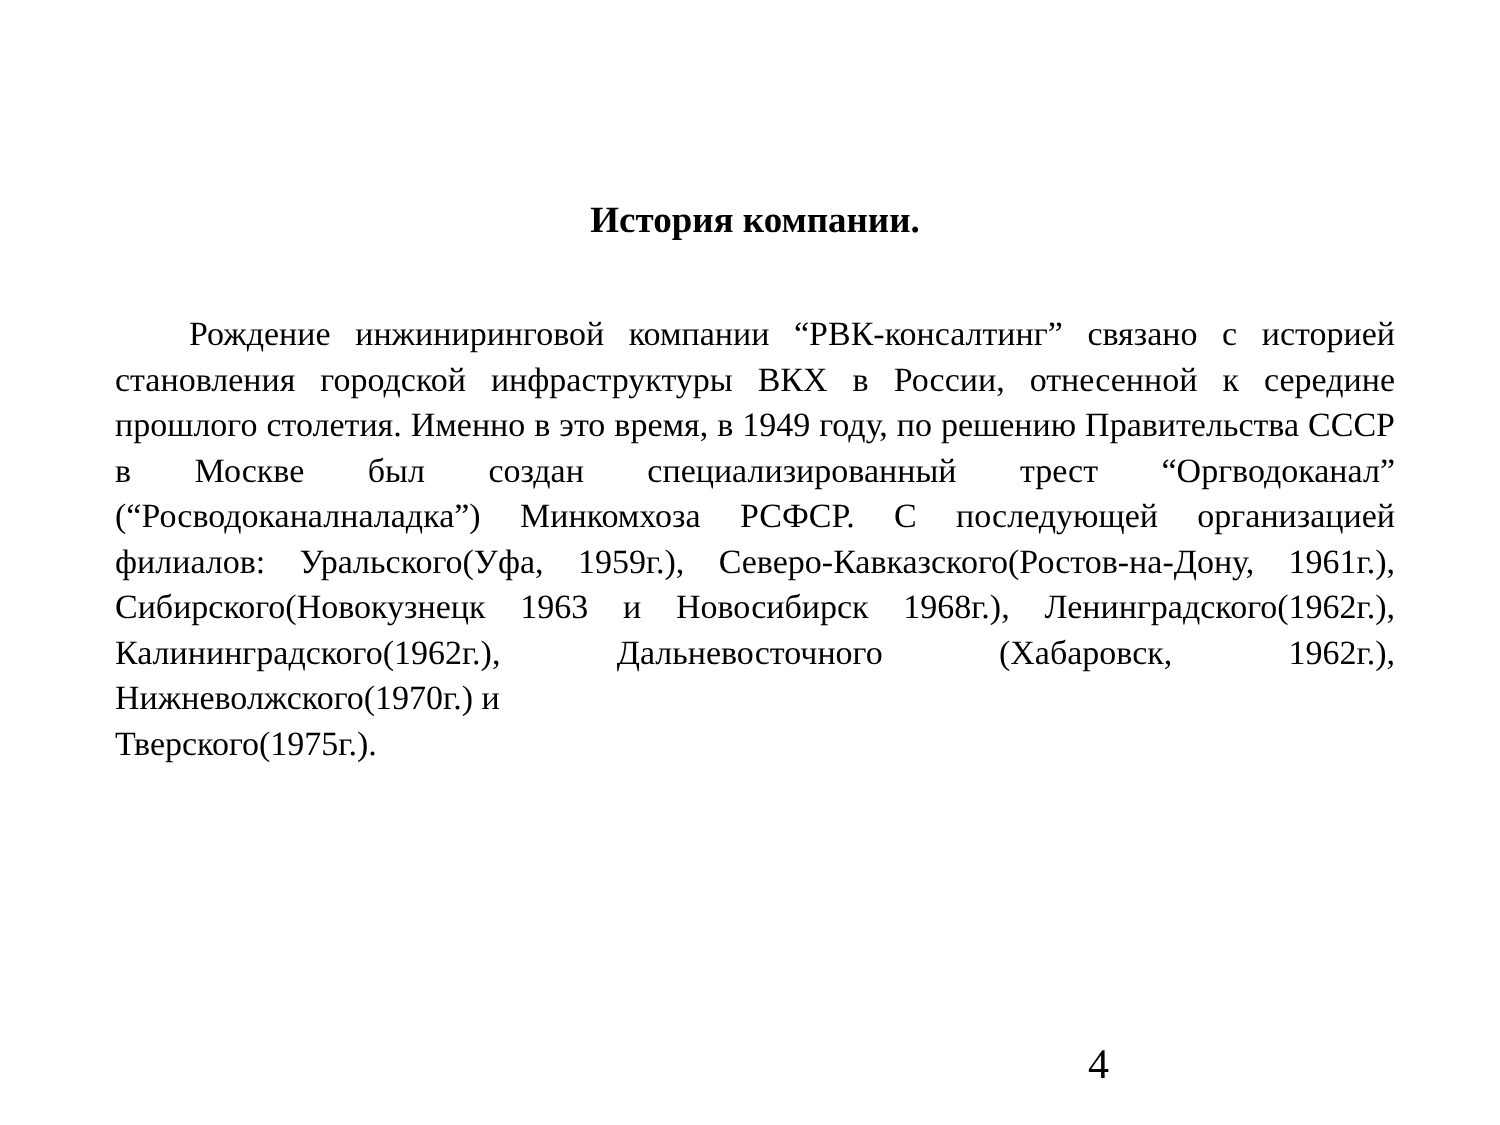История компании.
Рождение инжиниринговой компании “РВК-консалтинг” связано с историей становления городской инфраструктуры ВКХ в России, отнесенной к середине прошлого столетия. Именно в это время, в 1949 году, по решению Правительства СССР в Москве был создан специализированный трест “Оргводоканал” (“Росводоканалналадка”) Минкомхоза РСФСР. С последующей организацией филиалов: Уральского(Уфа, 1959г.), Северо-Кавказского(Ростов-на-Дону, 1961г.), Сибирского(Новокузнецк 1963 и Новосибирск 1968г.), Ленинградского(1962г.), Калининградского(1962г.), Дальневосточного (Хабаровск, 1962г.), Нижневолжского(1970г.) и
Тверского(1975г.).
4